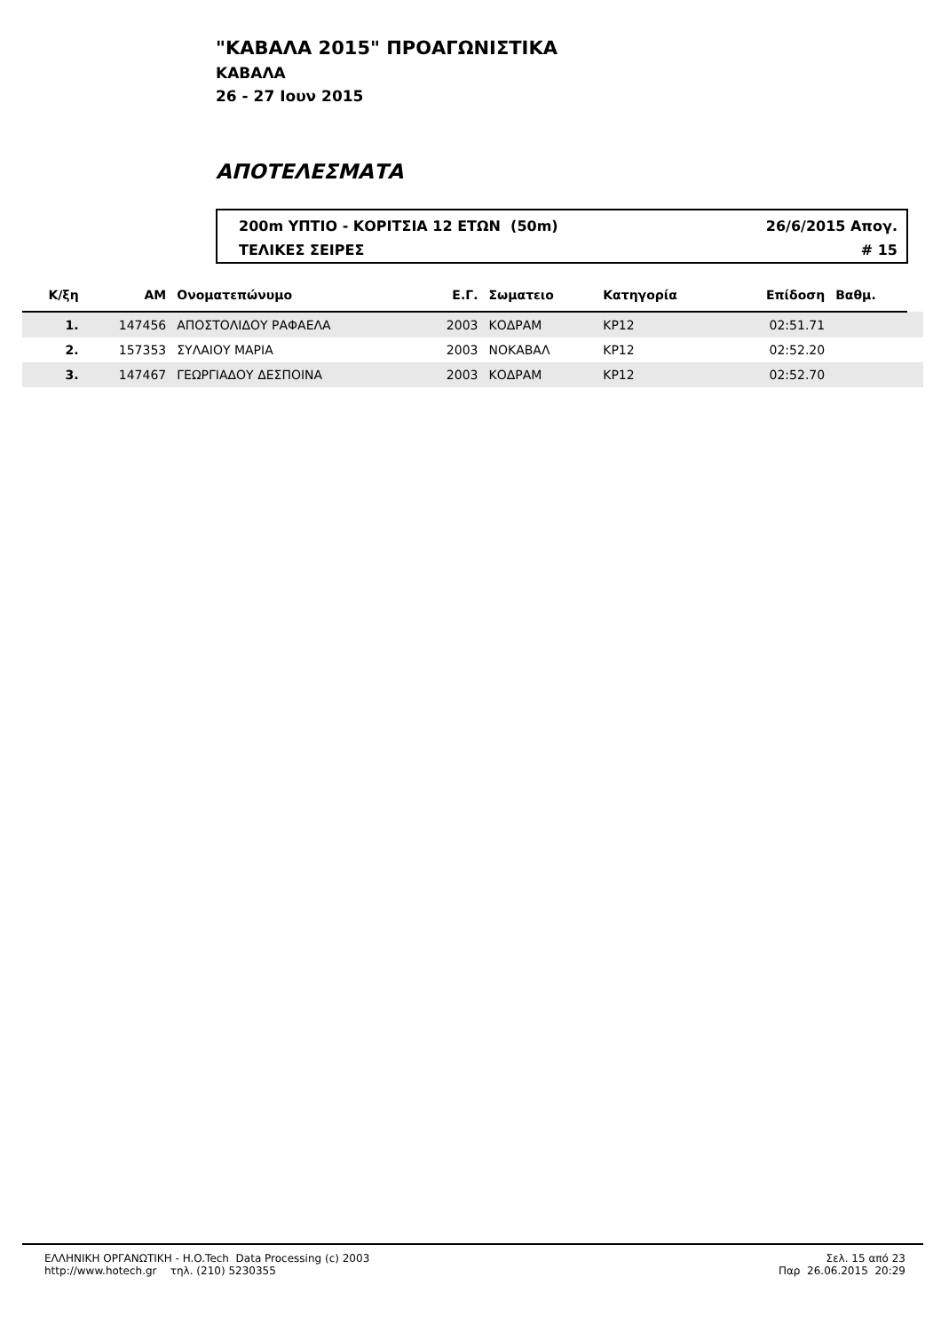"ΚΑΒΑΛΑ 2015" ΠΡΟΑΓΩΝΙΣΤΙΚΑ
ΚΑΒΑΛΑ
26 - 27 Ιουν 2015
ΑΠΟΤΕΛΕΣΜΑΤΑ
200m ΥΠΤΙΟ - ΚΟΡΙΤΣΙΑ 12 ΕΤΩΝ (50m) 26/6/2015 Απογ.
ΤΕΛΙΚΕΣ ΣΕΙΡΕΣ # 15
| Κ/ξη | ΑΜ | Ονοματεπώνυμο | Ε.Γ. | Σωματειο | Κατηγορία | Επίδοση | Βαθμ. | |
| --- | --- | --- | --- | --- | --- | --- | --- | --- |
| 1. | 147456 | ΑΠΟΣΤΟΛΙΔΟΥ ΡΑΦΑΕΛΑ | 2003 | ΚΟΔΡΑΜ | ΚΡ12 | 02:51.71 | | |
| 2. | 157353 | ΣΥΛΑΙΟΥ ΜΑΡΙΑ | 2003 | ΝΟΚΑΒΑΛ | ΚΡ12 | 02:52.20 | | |
| 3. | 147467 | ΓΕΩΡΓΙΑΔΟΥ ΔΕΣΠΟΙΝΑ | 2003 | ΚΟΔΡΑΜ | ΚΡ12 | 02:52.70 | | |
ΕΛΛΗΝΙΚΗ ΟΡΓΑΝΩΤΙΚΗ - H.O.Tech Data Processing (c) 2003
http://www.hotech.gr τηλ. (210) 5230355
Σελ. 15 από 23
Παρ 26.06.2015 20:29